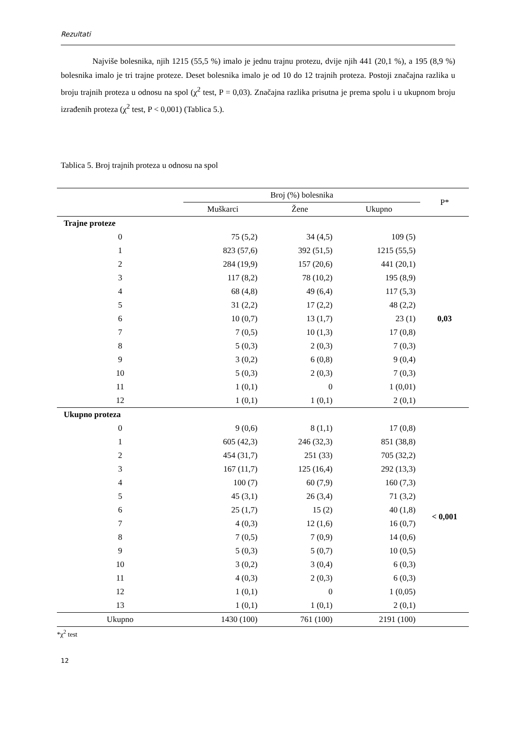Rezultati
Najviše bolesnika, njih 1215 (55,5 %) imalo je jednu trajnu protezu, dvije njih 441 (20,1 %), a 195 (8,9 %) bolesnika imalo je tri trajne proteze. Deset bolesnika imalo je od 10 do 12 trajnih proteza. Postoji značajna razlika u broju trajnih proteza u odnosu na spol (χ<sup>2</sup> test, P = 0,03). Značajna razlika prisutna je prema spolu i u ukupnom broju izrađenih proteza (χ<sup>2</sup> test, P < 0,001) (Tablica 5.).
Tablica 5. Broj trajnih proteza u odnosu na spol
| | Broj (%) bolesnika | | | P* |
| --- | --- | --- | --- | --- |
| | Muškarci | Žene | Ukupno | |
| Trajne proteze | | | | |
| 0 | 75 (5,2) | 34 (4,5) | 109 (5) | 0,03 |
| 1 | 823 (57,6) | 392 (51,5) | 1215 (55,5) | |
| 2 | 284 (19,9) | 157 (20,6) | 441 (20,1) | |
| 3 | 117 (8,2) | 78 (10,2) | 195 (8,9) | |
| 4 | 68 (4,8) | 49 (6,4) | 117 (5,3) | |
| 5 | 31 (2,2) | 17 (2,2) | 48 (2,2) | |
| 6 | 10 (0,7) | 13 (1,7) | 23 (1) | |
| 7 | 7 (0,5) | 10 (1,3) | 17 (0,8) | |
| 8 | 5 (0,3) | 2 (0,3) | 7 (0,3) | |
| 9 | 3 (0,2) | 6 (0,8) | 9 (0,4) | |
| 10 | 5 (0,3) | 2 (0,3) | 7 (0,3) | |
| 11 | 1 (0,1) | 0 | 1 (0,01) | |
| 12 | 1 (0,1) | 1 (0,1) | 2 (0,1) | |
| Ukupno proteza | | | | |
| 0 | 9 (0,6) | 8 (1,1) | 17 (0,8) | < 0,001 |
| 1 | 605 (42,3) | 246 (32,3) | 851 (38,8) | |
| 2 | 454 (31,7) | 251 (33) | 705 (32,2) | |
| 3 | 167 (11,7) | 125 (16,4) | 292 (13,3) | |
| 4 | 100 (7) | 60 (7,9) | 160 (7,3) | |
| 5 | 45 (3,1) | 26 (3,4) | 71 (3,2) | |
| 6 | 25 (1,7) | 15 (2) | 40 (1,8) | |
| 7 | 4 (0,3) | 12 (1,6) | 16 (0,7) | |
| 8 | 7 (0,5) | 7 (0,9) | 14 (0,6) | |
| 9 | 5 (0,3) | 5 (0,7) | 10 (0,5) | |
| 10 | 3 (0,2) | 3 (0,4) | 6 (0,3) | |
| 11 | 4 (0,3) | 2 (0,3) | 6 (0,3) | |
| 12 | 1 (0,1) | 0 | 1 (0,05) | |
| 13 | 1 (0,1) | 1 (0,1) | 2 (0,1) | |
| Ukupno | 1430 (100) | 761 (100) | 2191 (100) | |
*χ<sup>2</sup> test
12